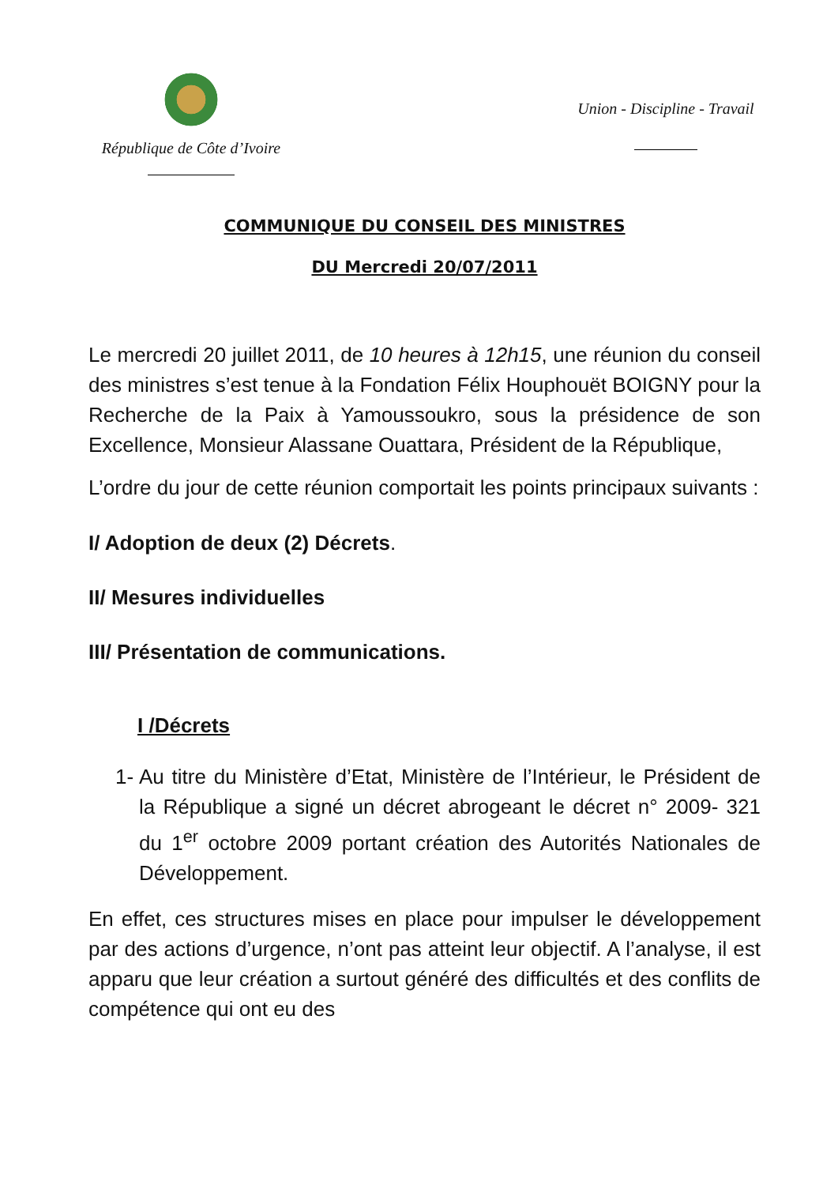République de Côte d’Ivoire
Union - Discipline - Travail
COMMUNIQUE DU CONSEIL DES MINISTRES
DU Mercredi 20/07/2011
Le mercredi 20 juillet 2011, de 10 heures à 12h15, une réunion du conseil des ministres s’est tenue à la Fondation Félix Houphouët BOIGNY pour la Recherche de la Paix à Yamoussoukro, sous la présidence de son Excellence, Monsieur Alassane Ouattara, Président de la République,
L’ordre du jour de cette réunion comportait les points principaux suivants :
I/ Adoption de deux (2) Décrets.
II/ Mesures individuelles
III/ Présentation de communications.
I /Décrets
1-
Au titre du Ministère d’Etat, Ministère de l’Intérieur, le Président de la République a signé un décret abrogeant le décret n° 2009- 321 du 1<sup>er</sup> octobre 2009 portant création des Autorités Nationales de Développement.
En effet, ces structures mises en place pour impulser le développement par des actions d’urgence, n’ont pas atteint leur objectif. A l’analyse, il est apparu que leur création a surtout généré des difficultés et des conflits de compétence qui ont eu des